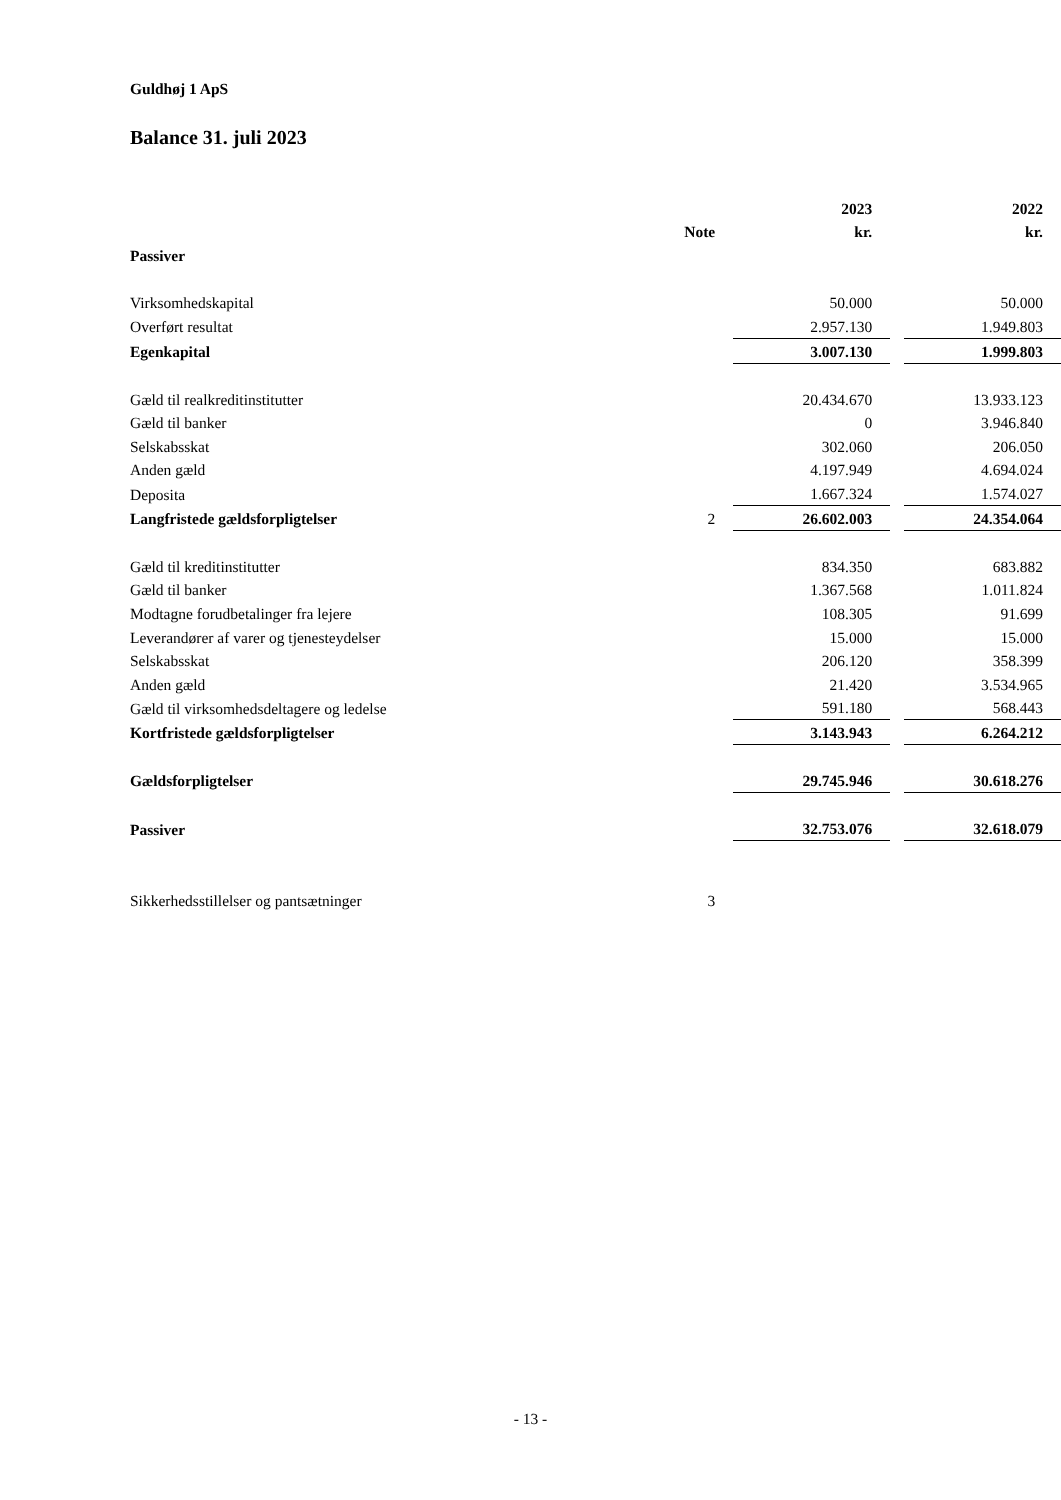Guldhøj 1 ApS
Balance 31. juli 2023
| | | 2023 | | 2022 |
| --- | --- | --- | --- | --- |
| | Note | kr. | | kr. |
| Passiver | | | | |
| Virksomhedskapital | | 50.000 | | 50.000 |
| Overført resultat | | 2.957.130 | | 1.949.803 |
| Egenkapital | | 3.007.130 | | 1.999.803 |
| Gæld til realkreditinstitutter | | 20.434.670 | | 13.933.123 |
| Gæld til banker | | 0 | | 3.946.840 |
| Selskabsskat | | 302.060 | | 206.050 |
| Anden gæld | | 4.197.949 | | 4.694.024 |
| Deposita | | 1.667.324 | | 1.574.027 |
| Langfristede gældsforpligtelser | 2 | 26.602.003 | | 24.354.064 |
| Gæld til kreditinstitutter | | 834.350 | | 683.882 |
| Gæld til banker | | 1.367.568 | | 1.011.824 |
| Modtagne forudbetalinger fra lejere | | 108.305 | | 91.699 |
| Leverandører af varer og tjenesteydelser | | 15.000 | | 15.000 |
| Selskabsskat | | 206.120 | | 358.399 |
| Anden gæld | | 21.420 | | 3.534.965 |
| Gæld til virksomhedsdeltagere og ledelse | | 591.180 | | 568.443 |
| Kortfristede gældsforpligtelser | | 3.143.943 | | 6.264.212 |
| Gældsforpligtelser | | 29.745.946 | | 30.618.276 |
| Passiver | | 32.753.076 | | 32.618.079 |
| Sikkerhedsstillelser og pantsætninger | 3 | | | |
- 13 -